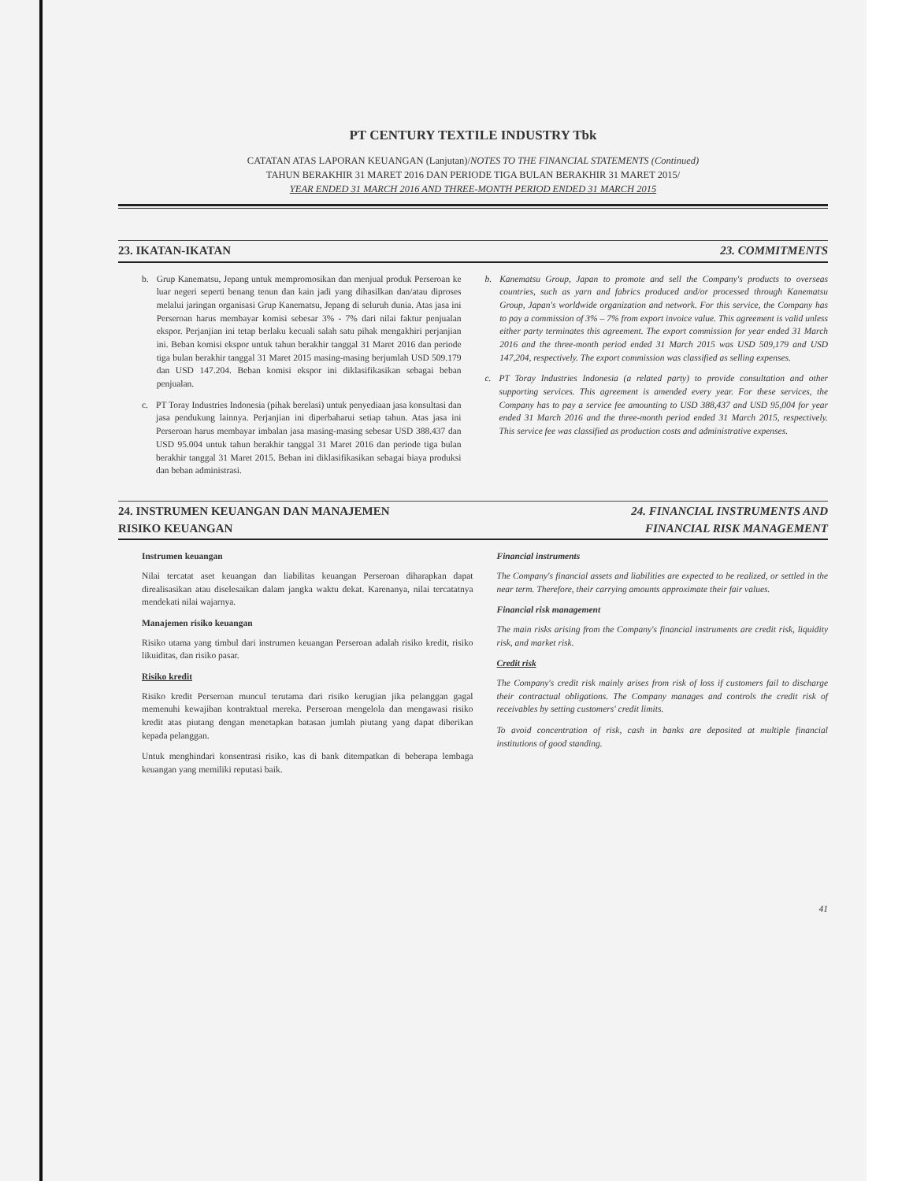PT CENTURY TEXTILE INDUSTRY Tbk
CATATAN ATAS LAPORAN KEUANGAN (Lanjutan)/NOTES TO THE FINANCIAL STATEMENTS (Continued)
TAHUN BERAKHIR 31 MARET 2016 DAN PERIODE TIGA BULAN BERAKHIR 31 MARET 2015/
YEAR ENDED 31 MARCH 2016 AND THREE-MONTH PERIOD ENDED 31 MARCH 2015
23. IKATAN-IKATAN 23. COMMITMENTS
b. Grup Kanematsu, Jepang untuk mempromosikan dan menjual produk Perseroan ke luar negeri seperti benang tenun dan kain jadi yang dihasilkan dan/atau diproses melalui jaringan organisasi Grup Kanematsu, Jepang di seluruh dunia. Atas jasa ini Perseroan harus membayar komisi sebesar 3% - 7% dari nilai faktur penjualan ekspor. Perjanjian ini tetap berlaku kecuali salah satu pihak mengakhiri perjanjian ini. Beban komisi ekspor untuk tahun berakhir tanggal 31 Maret 2016 dan periode tiga bulan berakhir tanggal 31 Maret 2015 masing-masing berjumlah USD 509.179 dan USD 147.204. Beban komisi ekspor ini diklasifikasikan sebagai beban penjualan.
c. PT Toray Industries Indonesia (pihak berelasi) untuk penyediaan jasa konsultasi dan jasa pendukung lainnya. Perjanjian ini diperbaharui setiap tahun. Atas jasa ini Perseroan harus membayar imbalan jasa masing-masing sebesar USD 388.437 dan USD 95.004 untuk tahun berakhir tanggal 31 Maret 2016 dan periode tiga bulan berakhir tanggal 31 Maret 2015. Beban ini diklasifikasikan sebagai biaya produksi dan beban administrasi.
b. Kanematsu Group, Japan to promote and sell the Company's products to overseas countries, such as yarn and fabrics produced and/or processed through Kanematsu Group, Japan's worldwide organization and network. For this service, the Company has to pay a commission of 3% – 7% from export invoice value. This agreement is valid unless either party terminates this agreement. The export commission for year ended 31 March 2016 and the three-month period ended 31 March 2015 was USD 509,179 and USD 147,204, respectively. The export commission was classified as selling expenses.
c. PT Toray Industries Indonesia (a related party) to provide consultation and other supporting services. This agreement is amended every year. For these services, the Company has to pay a service fee amounting to USD 388,437 and USD 95,004 for year ended 31 March 2016 and the three-month period ended 31 March 2015, respectively. This service fee was classified as production costs and administrative expenses.
24. INSTRUMEN KEUANGAN DAN MANAJEMEN
RISIKO KEUANGAN 24. FINANCIAL INSTRUMENTS AND
FINANCIAL RISK MANAGEMENT
Instrumen keuangan
Nilai tercatat aset keuangan dan liabilitas keuangan Perseroan diharapkan dapat direalisasikan atau diselesaikan dalam jangka waktu dekat. Karenanya, nilai tercatatnya mendekati nilai wajarnya.
Manajemen risiko keuangan
Risiko utama yang timbul dari instrumen keuangan Perseroan adalah risiko kredit, risiko likuiditas, dan risiko pasar.
Risiko kredit
Risiko kredit Perseroan muncul terutama dari risiko kerugian jika pelanggan gagal memenuhi kewajiban kontraktual mereka. Perseroan mengelola dan mengawasi risiko kredit atas piutang dengan menetapkan batasan jumlah piutang yang dapat diberikan kepada pelanggan.
Untuk menghindari konsentrasi risiko, kas di bank ditempatkan di beberapa lembaga keuangan yang memiliki reputasi baik.
Financial instruments
The Company's financial assets and liabilities are expected to be realized, or settled in the near term. Therefore, their carrying amounts approximate their fair values.
Financial risk management
The main risks arising from the Company's financial instruments are credit risk, liquidity risk, and market risk.
Credit risk
The Company's credit risk mainly arises from risk of loss if customers fail to discharge their contractual obligations. The Company manages and controls the credit risk of receivables by setting customers' credit limits.
To avoid concentration of risk, cash in banks are deposited at multiple financial institutions of good standing.
41